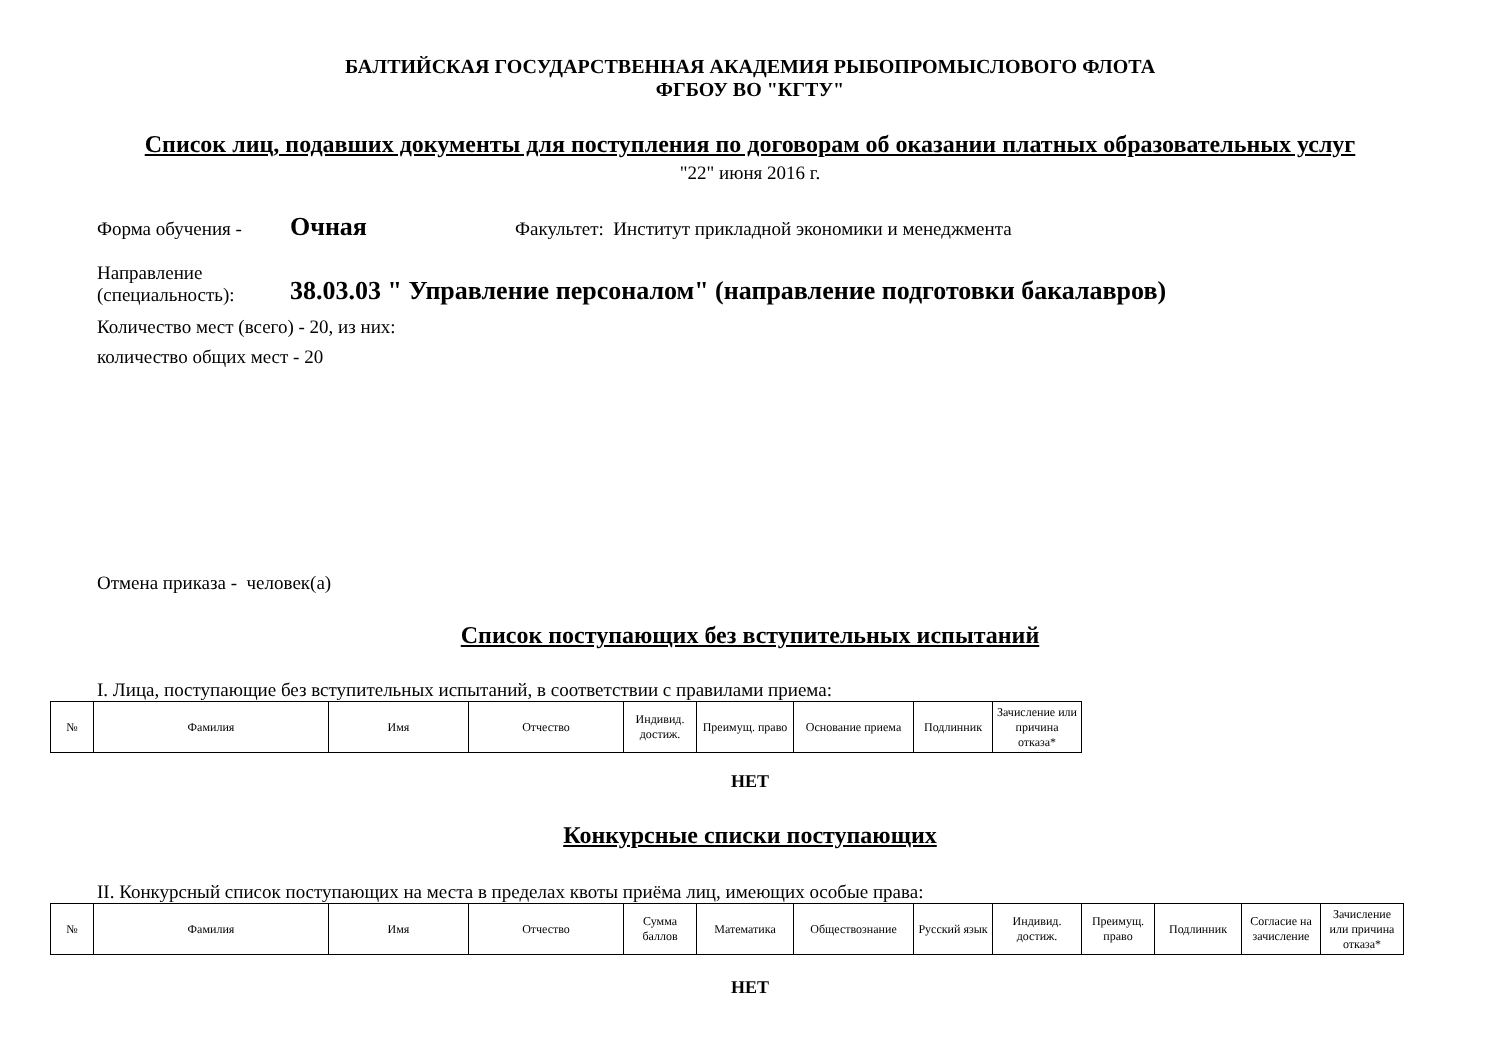БАЛТИЙСКАЯ ГОСУДАРСТВЕННАЯ АКАДЕМИЯ РЫБОПРОМЫСЛОВОГО ФЛОТА
ФГБОУ ВО "КГТУ"
Список лиц, подавших документы для поступления по договорам об оказании платных образовательных услуг
"22" июня 2016 г.
Форма обучения - Очная Факультет: Институт прикладной экономики и менеджмента
Направление
(специальность): 38.03.03 " Управление персоналом" (направление подготовки бакалавров)
Количество мест (всего) - 20, из них:
количество общих мест - 20
Отмена приказа - человек(а)
Список поступающих без вступительных испытаний
I. Лица, поступающие без вступительных испытаний, в соответствии с правилами приема:
| № | Фамилия | Имя | Отчество | Индивид. достиж. | Преимущ. право | Основание приема | Подлинник | Зачисление или причина отказа* |
НЕТ
Конкурсные списки поступающих
II. Конкурсный список поступающих на места в пределах квоты приёма лиц, имеющих особые права:
| № | Фамилия | Имя | Отчество | Сумма баллов | Математика | Обществознание | Русский язык | Индивид. достиж. | Преимущ. право | Подлинник | Согласие на зачисление | Зачисление или причина отказа* |
НЕТ